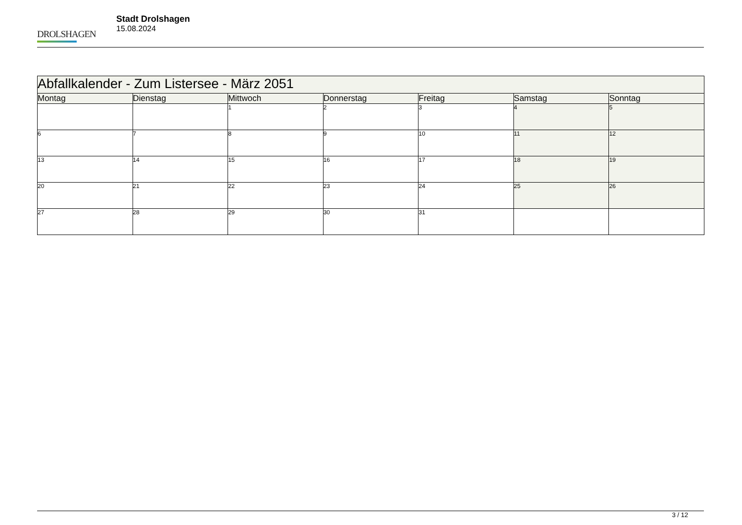DROLSHAGEN
Stadt Drolshagen
15.08.2024
| Abfallkalender - Zum Listersee - März 2051 | | | | | | |
| Montag | Dienstag | Mittwoch | Donnerstag | Freitag | Samstag | Sonntag |
| | | 1 | 2 | 3 | 4 | 5 |
| 6 | 7 | 8 | 9 | 10 | 11 | 12 |
| 13 | 14 | 15 | 16 | 17 | 18 | 19 |
| 20 | 21 | 22 | 23 | 24 | 25 | 26 |
| 27 | 28 | 29 | 30 | 31 | | |
3 / 12